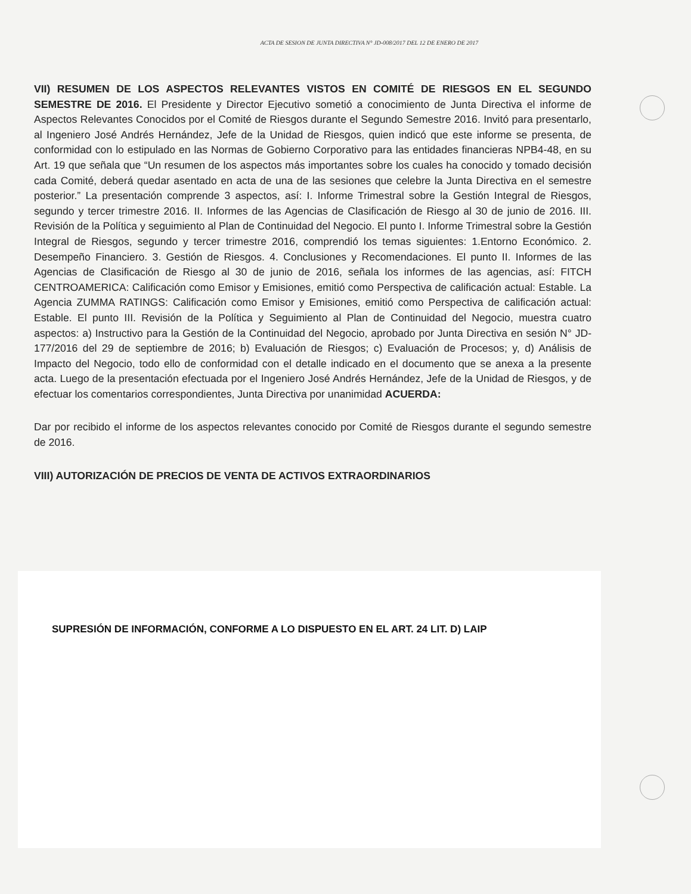ACTA DE SESION DE JUNTA DIRECTIVA N° JD-008/2017 DEL 12 DE ENERO DE 2017
VII) RESUMEN DE LOS ASPECTOS RELEVANTES VISTOS EN COMITÉ DE RIESGOS EN EL SEGUNDO SEMESTRE DE 2016. El Presidente y Director Ejecutivo sometió a conocimiento de Junta Directiva el informe de Aspectos Relevantes Conocidos por el Comité de Riesgos durante el Segundo Semestre 2016. Invitó para presentarlo, al Ingeniero José Andrés Hernández, Jefe de la Unidad de Riesgos, quien indicó que este informe se presenta, de conformidad con lo estipulado en las Normas de Gobierno Corporativo para las entidades financieras NPB4-48, en su Art. 19 que señala que “Un resumen de los aspectos más importantes sobre los cuales ha conocido y tomado decisión cada Comité, deberá quedar asentado en acta de una de las sesiones que celebre la Junta Directiva en el semestre posterior.” La presentación comprende 3 aspectos, así: I. Informe Trimestral sobre la Gestión Integral de Riesgos, segundo y tercer trimestre 2016. II. Informes de las Agencias de Clasificación de Riesgo al 30 de junio de 2016. III. Revisión de la Política y seguimiento al Plan de Continuidad del Negocio. El punto I. Informe Trimestral sobre la Gestión Integral de Riesgos, segundo y tercer trimestre 2016, comprendió los temas siguientes: 1.Entorno Económico. 2. Desempeño Financiero. 3. Gestión de Riesgos. 4. Conclusiones y Recomendaciones. El punto II. Informes de las Agencias de Clasificación de Riesgo al 30 de junio de 2016, señala los informes de las agencias, así: FITCH CENTROAMERICA: Calificación como Emisor y Emisiones, emitió como Perspectiva de calificación actual: Estable. La Agencia ZUMMA RATINGS: Calificación como Emisor y Emisiones, emitió como Perspectiva de calificación actual: Estable. El punto III. Revisión de la Política y Seguimiento al Plan de Continuidad del Negocio, muestra cuatro aspectos: a) Instructivo para la Gestión de la Continuidad del Negocio, aprobado por Junta Directiva en sesión N° JD-177/2016 del 29 de septiembre de 2016; b) Evaluación de Riesgos; c) Evaluación de Procesos; y, d) Análisis de Impacto del Negocio, todo ello de conformidad con el detalle indicado en el documento que se anexa a la presente acta. Luego de la presentación efectuada por el Ingeniero José Andrés Hernández, Jefe de la Unidad de Riesgos, y de efectuar los comentarios correspondientes, Junta Directiva por unanimidad ACUERDA:
Dar por recibido el informe de los aspectos relevantes conocido por Comité de Riesgos durante el segundo semestre de 2016.
VIII) AUTORIZACIÓN DE PRECIOS DE VENTA DE ACTIVOS EXTRAORDINARIOS
SUPRESIÓN DE INFORMACIÓN, CONFORME A LO DISPUESTO EN EL ART. 24 LIT. D) LAIP